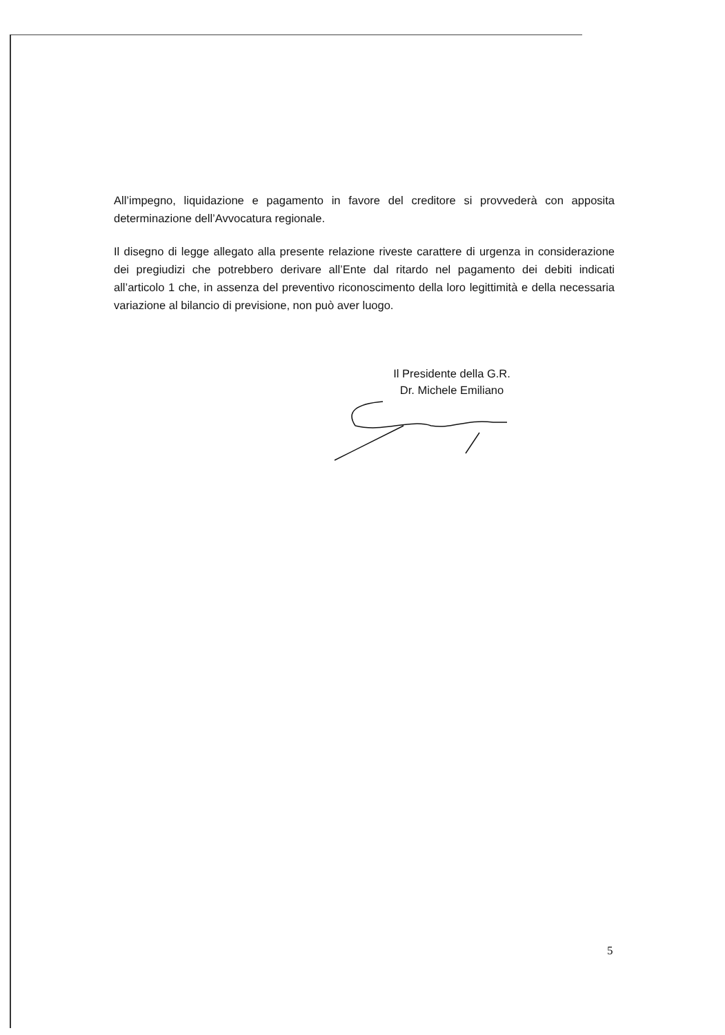All’impegno, liquidazione e pagamento in favore del creditore si provvederà con apposita determinazione dell’Avvocatura regionale.
Il disegno di legge allegato alla presente relazione riveste carattere di urgenza in considerazione dei pregiudizi che potrebbero derivare all’Ente dal ritardo nel pagamento dei debiti indicati all’articolo 1 che, in assenza del preventivo riconoscimento della loro legittimità e della necessaria variazione al bilancio di previsione, non può aver luogo.
Il Presidente della G.R.
Dr. Michele Emiliano
5